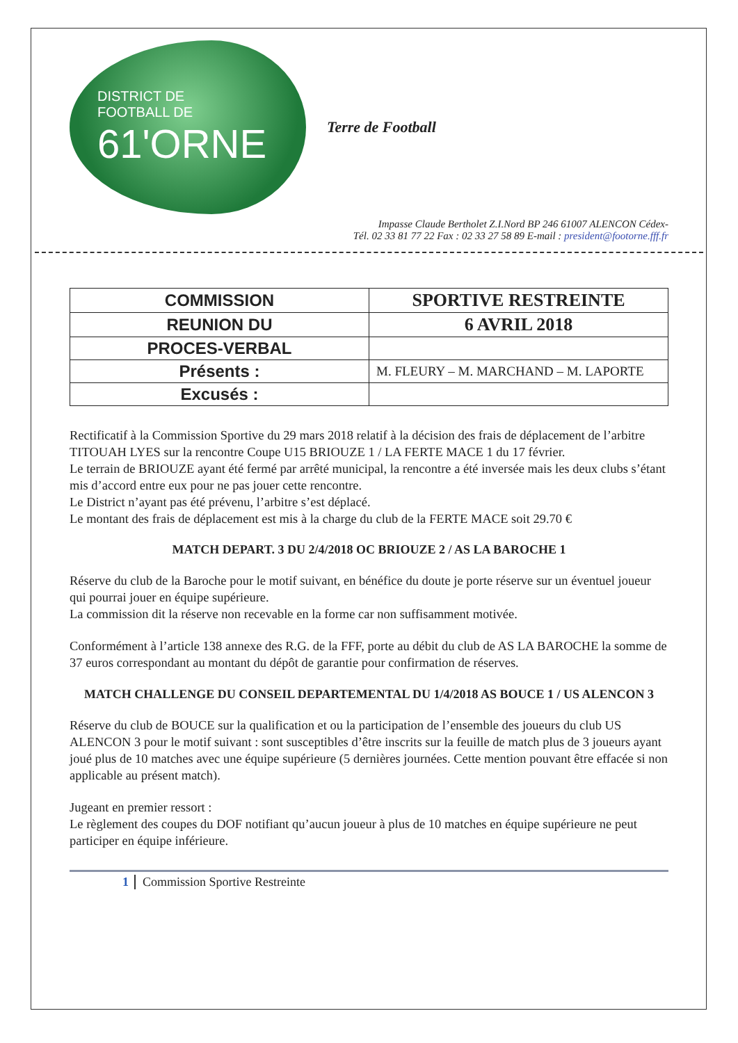DISTRICT DE
FOOTBALL DE
61'ORNE
Terre de Football
Impasse Claude Bertholet Z.I.Nord BP 246 61007 ALENCON Cédex-
Tél. 02 33 81 77 22 Fax : 02 33 27 58 89 E-mail : president@footorne.fff.fr
| COMMISSION | SPORTIVE RESTREINTE |
| REUNION DU | 6 AVRIL 2018 |
| PROCES-VERBAL | |
| Présents : | M. FLEURY – M. MARCHAND – M. LAPORTE |
| Excusés : | |
Rectificatif à la Commission Sportive du 29 mars 2018 relatif à la décision des frais de déplacement de l’arbitre TITOUAH LYES sur la rencontre Coupe U15 BRIOUZE 1 / LA FERTE MACE 1 du 17 février.
Le terrain de BRIOUZE ayant été fermé par arrêté municipal, la rencontre a été inversée mais les deux clubs s’étant mis d’accord entre eux pour ne pas jouer cette rencontre.
Le District n’ayant pas été prévenu, l’arbitre s’est déplacé.
Le montant des frais de déplacement est mis à la charge du club de la FERTE MACE soit 29.70 €
MATCH DEPART. 3 DU 2/4/2018 OC BRIOUZE 2 / AS LA BAROCHE 1
Réserve du club de la Baroche pour le motif suivant, en bénéfice du doute je porte réserve sur un éventuel joueur qui pourrai jouer en équipe supérieure.
La commission dit la réserve non recevable en la forme car non suffisamment motivée.
Conformément à l’article 138 annexe des R.G. de la FFF, porte au débit du club de AS LA BAROCHE la somme de 37 euros correspondant au montant du dépôt de garantie pour confirmation de réserves.
MATCH CHALLENGE DU CONSEIL DEPARTEMENTAL DU 1/4/2018 AS BOUCE 1 / US ALENCON 3
Réserve du club de BOUCE sur la qualification et ou la participation de l’ensemble des joueurs du club US ALENCON 3 pour le motif suivant : sont susceptibles d’être inscrits sur la feuille de match plus de 3 joueurs ayant joué plus de 10 matches avec une équipe supérieure (5 dernières journées. Cette mention pouvant être effacée si non applicable au présent match).
Jugeant en premier ressort :
Le règlement des coupes du DOF notifiant qu’aucun joueur à plus de 10 matches en équipe supérieure ne peut participer en équipe inférieure.
1 Commission Sportive Restreinte